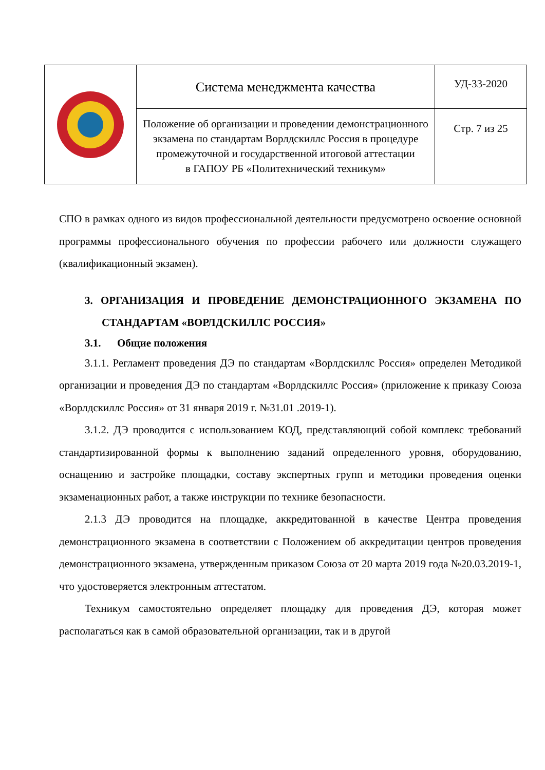| | Система менеджмента качества | УД-33-2020 |
| | Положение об организации и проведении демонстрационного экзамена по стандартам Ворлдскиллс Россия в процедуре промежуточной и государственной итоговой аттестации в ГАПОУ РБ «Политехнический техникум» | Стр. 7 из 25 |
СПО в рамках одного из видов профессиональной деятельности предусмотрено освоение основной программы профессионального обучения по профессии рабочего или должности служащего (квалификационный экзамен).
3. ОРГАНИЗАЦИЯ И ПРОВЕДЕНИЕ ДЕМОНСТРАЦИОННОГО ЭКЗАМЕНА ПО СТАНДАРТАМ «ВОРЛДСКИЛЛС РОССИЯ»
3.1. Общие положения
3.1.1. Регламент проведения ДЭ по стандартам «Ворлдскиллс Россия» определен Методикой организации и проведения ДЭ по стандартам «Ворлдскиллс Россия» (приложение к приказу Союза «Ворлдскиллс Россия» от 31 января 2019 г. №31.01 .2019-1).
3.1.2. ДЭ проводится с использованием КОД, представляющий собой комплекс требований стандартизированной формы к выполнению заданий определенного уровня, оборудованию, оснащению и застройке площадки, составу экспертных групп и методики проведения оценки экзаменационных работ, а также инструкции по технике безопасности.
2.1.3 ДЭ проводится на площадке, аккредитованной в качестве Центра проведения демонстрационного экзамена в соответствии с Положением об аккредитации центров проведения демонстрационного экзамена, утвержденным приказом Союза от 20 марта 2019 года №20.03.2019-1, что удостоверяется электронным аттестатом.
Техникум самостоятельно определяет площадку для проведения ДЭ, которая может располагаться как в самой образовательной организации, так и в другой